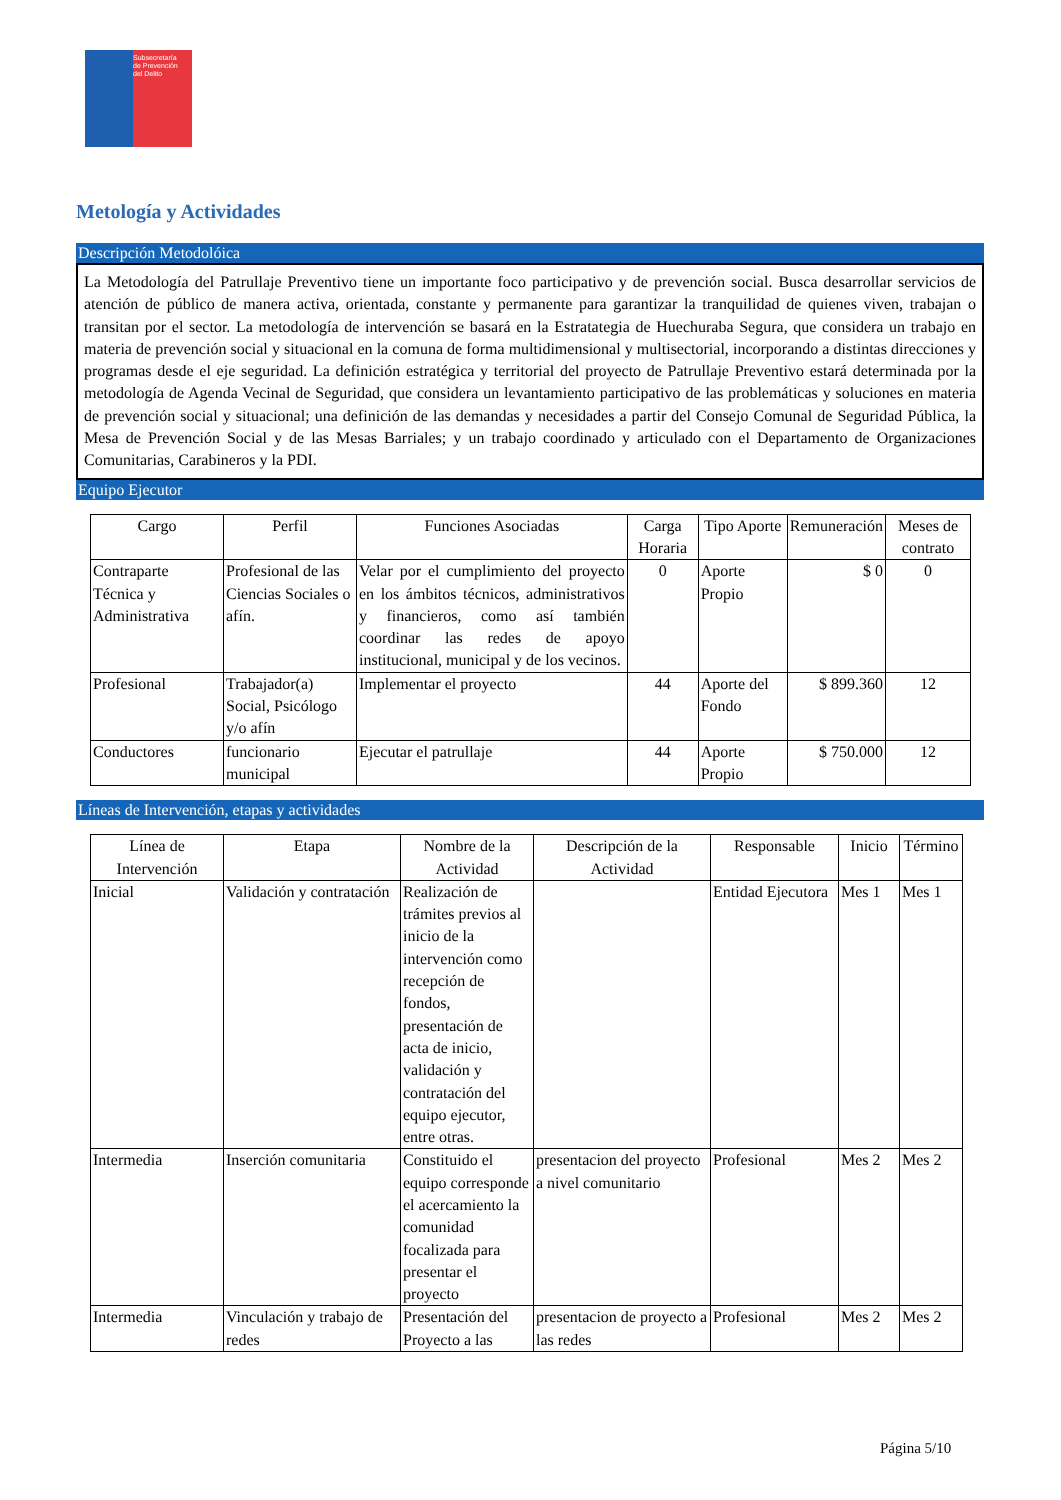Subsecretaría
de Prevención
del Delito
Metología y Actividades
Descripción Metodolóica
La Metodología del Patrullaje Preventivo tiene un importante foco participativo y de prevención social. Busca desarrollar servicios de atención de público de manera activa, orientada, constante y permanente para garantizar la tranquilidad de quienes viven, trabajan o transitan por el sector. La metodología de intervención se basará en la Estratategia de Huechuraba Segura, que considera un trabajo en materia de prevención social y situacional en la comuna de forma multidimensional y multisectorial, incorporando a distintas direcciones y programas desde el eje seguridad. La definición estratégica y territorial del proyecto de Patrullaje Preventivo estará determinada por la metodología de Agenda Vecinal de Seguridad, que considera un levantamiento participativo de las problemáticas y soluciones en materia de prevención social y situacional; una definición de las demandas y necesidades a partir del Consejo Comunal de Seguridad Pública, la Mesa de Prevención Social y de las Mesas Barriales; y un trabajo coordinado y articulado con el Departamento de Organizaciones Comunitarias, Carabineros y la PDI.
Equipo Ejecutor
| Cargo | Perfil | Funciones Asociadas | Carga Horaria | Tipo Aporte | Remuneración | Meses de contrato |
| --- | --- | --- | --- | --- | --- | --- |
| Contraparte Técnica y Administrativa | Profesional de las Ciencias Sociales o afín. | Velar por el cumplimiento del proyecto en los ámbitos técnicos, administrativos y financieros, como así también coordinar las redes de apoyo institucional, municipal y de los vecinos. | 0 | Aporte Propio | $ 0 | 0 |
| Profesional | Trabajador(a) Social, Psicólogo y/o afín | Implementar el proyecto | 44 | Aporte del Fondo | $ 899.360 | 12 |
| Conductores | funcionario municipal | Ejecutar el patrullaje | 44 | Aporte Propio | $ 750.000 | 12 |
Líneas de Intervención, etapas y actividades
| Línea de Intervención | Etapa | Nombre de la Actividad | Descripción de la Actividad | Responsable | Inicio | Término |
| --- | --- | --- | --- | --- | --- | --- |
| Inicial | Validación y contratación | Realización de trámites previos al inicio de la intervención como recepción de fondos, presentación de acta de inicio, validación y contratación del equipo ejecutor, entre otras. | | Entidad Ejecutora | Mes 1 | Mes 1 |
| Intermedia | Inserción comunitaria | Constituido el equipo corresponde el acercamiento la comunidad focalizada para presentar el proyecto | presentacion del proyecto a nivel comunitario | Profesional | Mes 2 | Mes 2 |
| Intermedia | Vinculación y trabajo de redes | Presentación del Proyecto a las | presentacion de proyecto a las redes | Profesional | Mes 2 | Mes 2 |
Página 5/10